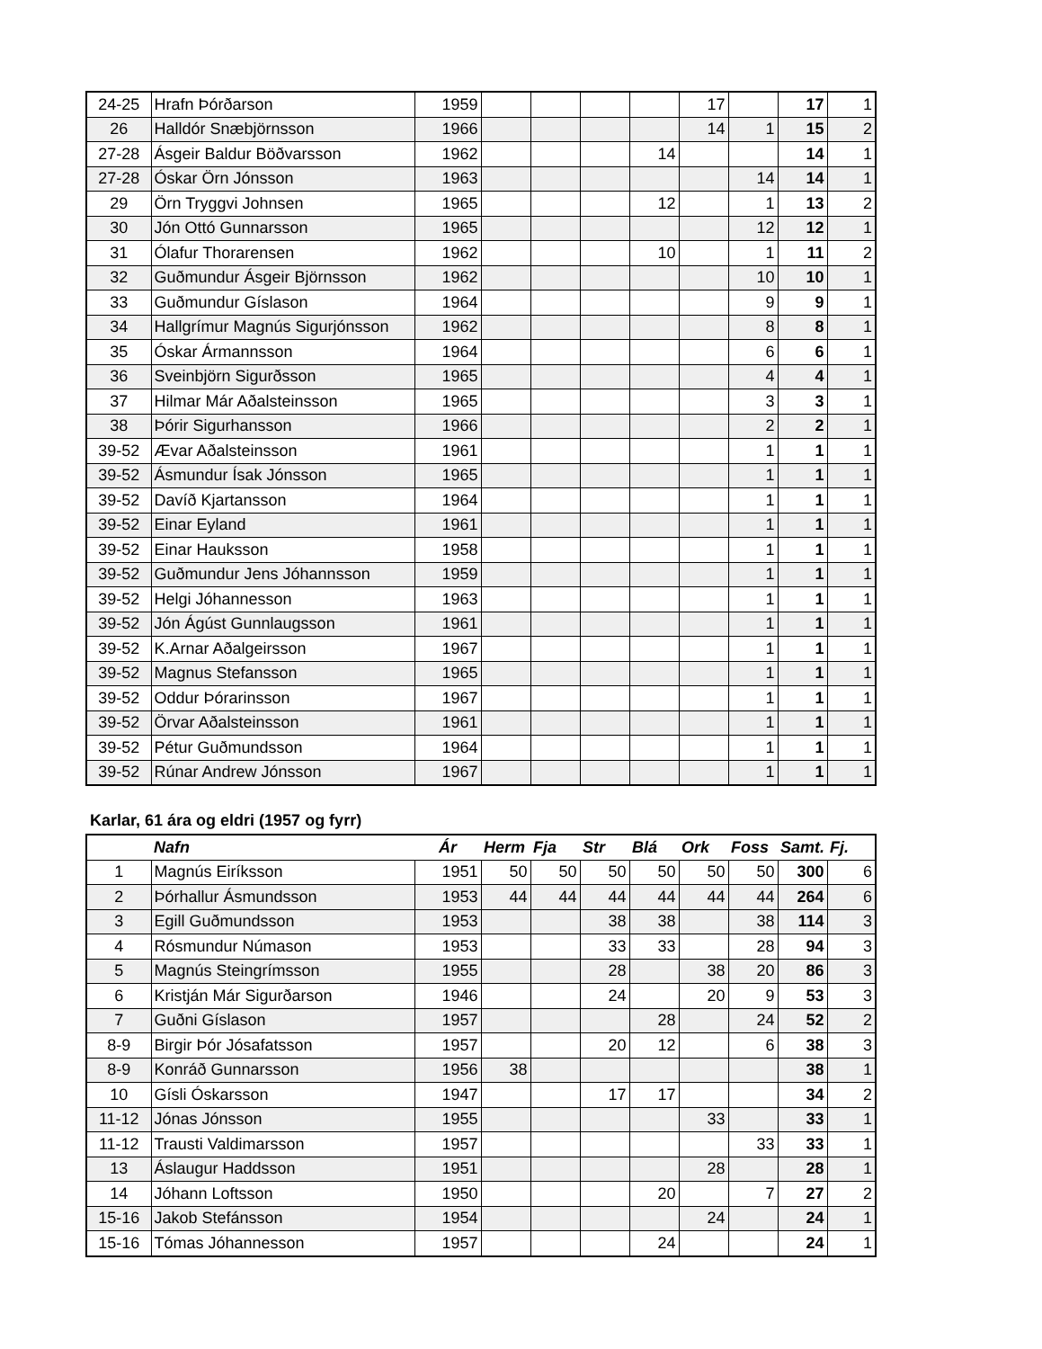| 24-25 | Hrafn Þórðarson | 1959 | | | | | 17 | | 17 | 1 |
| 26 | Halldór Snæbjörnsson | 1966 | | | | | 14 | 1 | 15 | 2 |
| 27-28 | Ásgeir Baldur Böðvarsson | 1962 | | | | 14 | | | 14 | 1 |
| 27-28 | Óskar Örn Jónsson | 1963 | | | | | | 14 | 14 | 1 |
| 29 | Örn Tryggvi Johnsen | 1965 | | | | 12 | | 1 | 13 | 2 |
| 30 | Jón Ottó Gunnarsson | 1965 | | | | | | 12 | 12 | 1 |
| 31 | Ólafur Thorarensen | 1962 | | | | 10 | | 1 | 11 | 2 |
| 32 | Guðmundur Ásgeir Björnsson | 1962 | | | | | | 10 | 10 | 1 |
| 33 | Guðmundur Gíslason | 1964 | | | | | | 9 | 9 | 1 |
| 34 | Hallgrímur Magnús Sigurjónsson | 1962 | | | | | | 8 | 8 | 1 |
| 35 | Óskar Ármannsson | 1964 | | | | | | 6 | 6 | 1 |
| 36 | Sveinbjörn Sigurðsson | 1965 | | | | | | 4 | 4 | 1 |
| 37 | Hilmar Már Aðalsteinsson | 1965 | | | | | | 3 | 3 | 1 |
| 38 | Þórir Sigurhansson | 1966 | | | | | | 2 | 2 | 1 |
| 39-52 | Ævar Aðalsteinsson | 1961 | | | | | | 1 | 1 | 1 |
| 39-52 | Ásmundur Ísak Jónsson | 1965 | | | | | | 1 | 1 | 1 |
| 39-52 | Davíð Kjartansson | 1964 | | | | | | 1 | 1 | 1 |
| 39-52 | Einar Eyland | 1961 | | | | | | 1 | 1 | 1 |
| 39-52 | Einar Hauksson | 1958 | | | | | | 1 | 1 | 1 |
| 39-52 | Guðmundur Jens Jóhannsson | 1959 | | | | | | 1 | 1 | 1 |
| 39-52 | Helgi Jóhannesson | 1963 | | | | | | 1 | 1 | 1 |
| 39-52 | Jón Ágúst Gunnlaugsson | 1961 | | | | | | 1 | 1 | 1 |
| 39-52 | K.Arnar Aðalgeirsson | 1967 | | | | | | 1 | 1 | 1 |
| 39-52 | Magnus Stefansson | 1965 | | | | | | 1 | 1 | 1 |
| 39-52 | Oddur Þórarinsson | 1967 | | | | | | 1 | 1 | 1 |
| 39-52 | Örvar Aðalsteinsson | 1961 | | | | | | 1 | 1 | 1 |
| 39-52 | Pétur Guðmundsson | 1964 | | | | | | 1 | 1 | 1 |
| 39-52 | Rúnar Andrew Jónsson | 1967 | | | | | | 1 | 1 | 1 |
Karlar, 61 ára og eldri (1957 og fyrr)
| | Nafn | Ár | Herm | Fja | Str | Blá | Ork | Foss | Samt. | Fj. |
| 1 | Magnús Eiríksson | 1951 | 50 | 50 | 50 | 50 | 50 | 50 | 300 | 6 |
| 2 | Þórhallur Ásmundsson | 1953 | 44 | 44 | 44 | 44 | 44 | 44 | 264 | 6 |
| 3 | Egill Guðmundsson | 1953 | | | 38 | 38 | | 38 | 114 | 3 |
| 4 | Rósmundur Númason | 1953 | | | 33 | 33 | | 28 | 94 | 3 |
| 5 | Magnús Steingrímsson | 1955 | | | 28 | | 38 | 20 | 86 | 3 |
| 6 | Kristján Már Sigurðarson | 1946 | | | 24 | | 20 | 9 | 53 | 3 |
| 7 | Guðni Gíslason | 1957 | | | | 28 | | 24 | 52 | 2 |
| 8-9 | Birgir Þór Jósafatsson | 1957 | | | 20 | 12 | | 6 | 38 | 3 |
| 8-9 | Konráð Gunnarsson | 1956 | 38 | | | | | | 38 | 1 |
| 10 | Gísli Óskarsson | 1947 | | | 17 | 17 | | | 34 | 2 |
| 11-12 | Jónas Jónsson | 1955 | | | | | 33 | | 33 | 1 |
| 11-12 | Trausti Valdimarsson | 1957 | | | | | | 33 | 33 | 1 |
| 13 | Áslaugur Haddsson | 1951 | | | | | 28 | | 28 | 1 |
| 14 | Jóhann Loftsson | 1950 | | | | 20 | | 7 | 27 | 2 |
| 15-16 | Jakob Stefánsson | 1954 | | | | | 24 | | 24 | 1 |
| 15-16 | Tómas Jóhannesson | 1957 | | | | 24 | | | 24 | 1 |